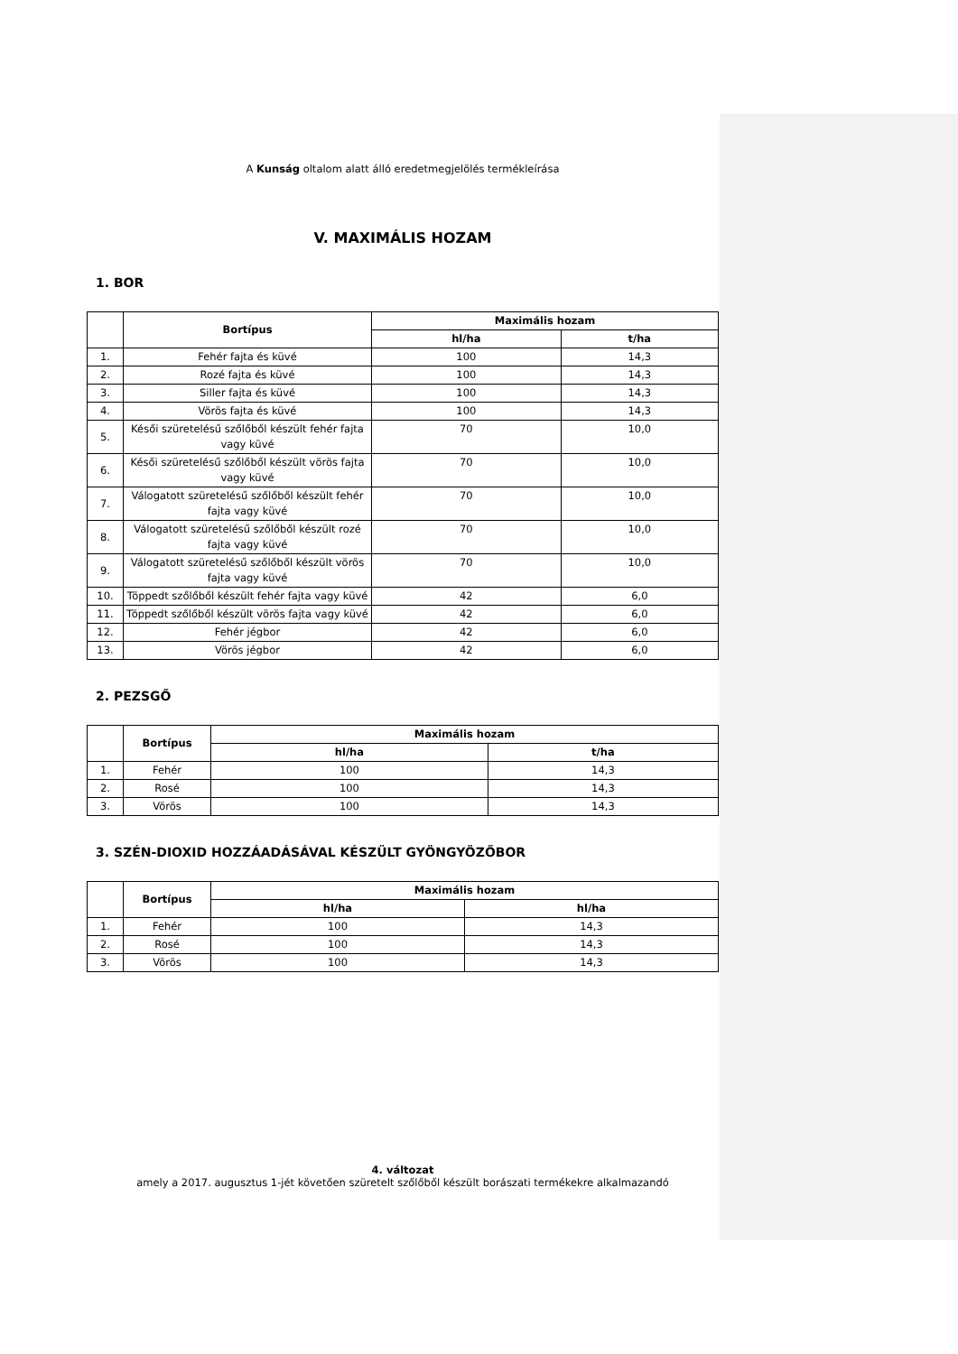A Kunság oltalom alatt álló eredetmegjelölés termékleírása
V. MAXIMÁLIS HOZAM
1. BOR
| | Bortípus | Maximális hozam | |
| --- | --- | --- | --- |
| | | hl/ha | t/ha |
| 1. | Fehér fajta és küvé | 100 | 14,3 |
| 2. | Rozé fajta és küvé | 100 | 14,3 |
| 3. | Siller fajta és küvé | 100 | 14,3 |
| 4. | Vörös fajta és küvé | 100 | 14,3 |
| 5. | Késői szüretelésű szőlőből készült fehér fajta vagy küvé | 70 | 10,0 |
| 6. | Késői szüretelésű szőlőből készült vörös fajta vagy küvé | 70 | 10,0 |
| 7. | Válogatott szüretelésű szőlőből készült fehér fajta vagy küvé | 70 | 10,0 |
| 8. | Válogatott szüretelésű szőlőből készült rozé fajta vagy küvé | 70 | 10,0 |
| 9. | Válogatott szüretelésű szőlőből készült vörös fajta vagy küvé | 70 | 10,0 |
| 10. | Töppedt szőlőből készült fehér fajta vagy küvé | 42 | 6,0 |
| 11. | Töppedt szőlőből készült vörös fajta vagy küvé | 42 | 6,0 |
| 12. | Fehér jégbor | 42 | 6,0 |
| 13. | Vörös jégbor | 42 | 6,0 |
2. PEZSGŐ
| | Bortípus | Maximális hozam | |
| --- | --- | --- | --- |
| | | hl/ha | t/ha |
| 1. | Fehér | 100 | 14,3 |
| 2. | Rosé | 100 | 14,3 |
| 3. | Vörös | 100 | 14,3 |
3. SZÉN-DIOXID HOZZÁADÁSÁVAL KÉSZÜLT GYÖNGYÖZŐBOR
| | Bortípus | Maximális hozam | |
| --- | --- | --- | --- |
| | | hl/ha | hl/ha |
| 1. | Fehér | 100 | 14,3 |
| 2. | Rosé | 100 | 14,3 |
| 3. | Vörös | 100 | 14,3 |
4. változat
amely a 2017. augusztus 1-jét követően szüretelt szőlőből készült borászati termékekre alkalmazandó